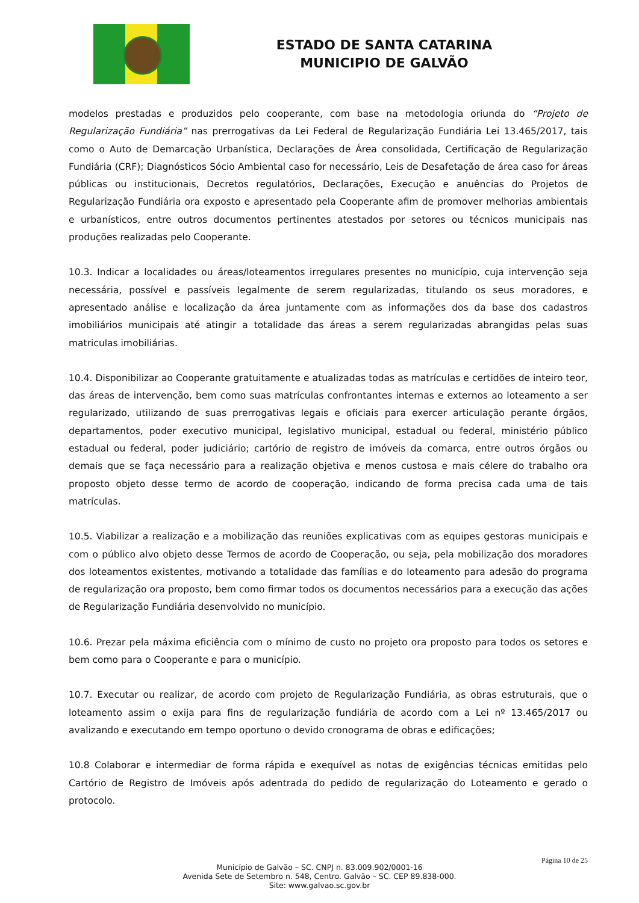ESTADO DE SANTA CATARINA
MUNICIPIO DE GALVÃO
modelos prestadas e produzidos pelo cooperante, com base na metodologia oriunda do “Projeto de Regularização Fundiária” nas prerrogativas da Lei Federal de Regularização Fundiária Lei 13.465/2017, tais como o Auto de Demarcação Urbanística, Declarações de Área consolidada, Certificação de Regularização Fundiária (CRF); Diagnósticos Sócio Ambiental caso for necessário, Leis de Desafetação de área caso for áreas públicas ou institucionais, Decretos regulatórios, Declarações, Execução e anuências do Projetos de Regularização Fundiária ora exposto e apresentado pela Cooperante afim de promover melhorias ambientais e urbanísticos, entre outros documentos pertinentes atestados por setores ou técnicos municipais nas produções realizadas pelo Cooperante.
10.3. Indicar a localidades ou áreas/loteamentos irregulares presentes no município, cuja intervenção seja necessária, possível e passíveis legalmente de serem regularizadas, titulando os seus moradores, e apresentado análise e localização da área juntamente com as informações dos da base dos cadastros imobiliários municipais até atingir a totalidade das áreas a serem regularizadas abrangidas pelas suas matriculas imobiliárias.
10.4. Disponibilizar ao Cooperante gratuitamente e atualizadas todas as matrículas e certidões de inteiro teor, das áreas de intervenção, bem como suas matrículas confrontantes internas e externos ao loteamento a ser regularizado, utilizando de suas prerrogativas legais e oficiais para exercer articulação perante órgãos, departamentos, poder executivo municipal, legislativo municipal, estadual ou federal, ministério público estadual ou federal, poder judiciário; cartório de registro de imóveis da comarca, entre outros órgãos ou demais que se faça necessário para a realização objetiva e menos custosa e mais célere do trabalho ora proposto objeto desse termo de acordo de cooperação, indicando de forma precisa cada uma de tais matrículas.
10.5. Viabilizar a realização e a mobilização das reuniões explicativas com as equipes gestoras municipais e com o público alvo objeto desse Termos de acordo de Cooperação, ou seja, pela mobilização dos moradores dos loteamentos existentes, motivando a totalidade das famílias e do loteamento para adesão do programa de regularização ora proposto, bem como firmar todos os documentos necessários para a execução das ações de Regularização Fundiária desenvolvido no município.
10.6. Prezar pela máxima eficiência com o mínimo de custo no projeto ora proposto para todos os setores e bem como para o Cooperante e para o município.
10.7. Executar ou realizar, de acordo com projeto de Regularização Fundiária, as obras estruturais, que o loteamento assim o exija para fins de regularização fundiária de acordo com a Lei nº 13.465/2017 ou avalizando e executando em tempo oportuno o devido cronograma de obras e edificações;
10.8 Colaborar e intermediar de forma rápida e exequível as notas de exigências técnicas emitidas pelo Cartório de Registro de Imóveis após adentrada do pedido de regularização do Loteamento e gerado o protocolo.
Página 10 de 25
Município de Galvão – SC. CNPJ n. 83.009.902/0001-16
Avenida Sete de Setembro n. 548, Centro. Galvão – SC. CEP 89.838-000.
Site: www.galvao.sc.gov.br